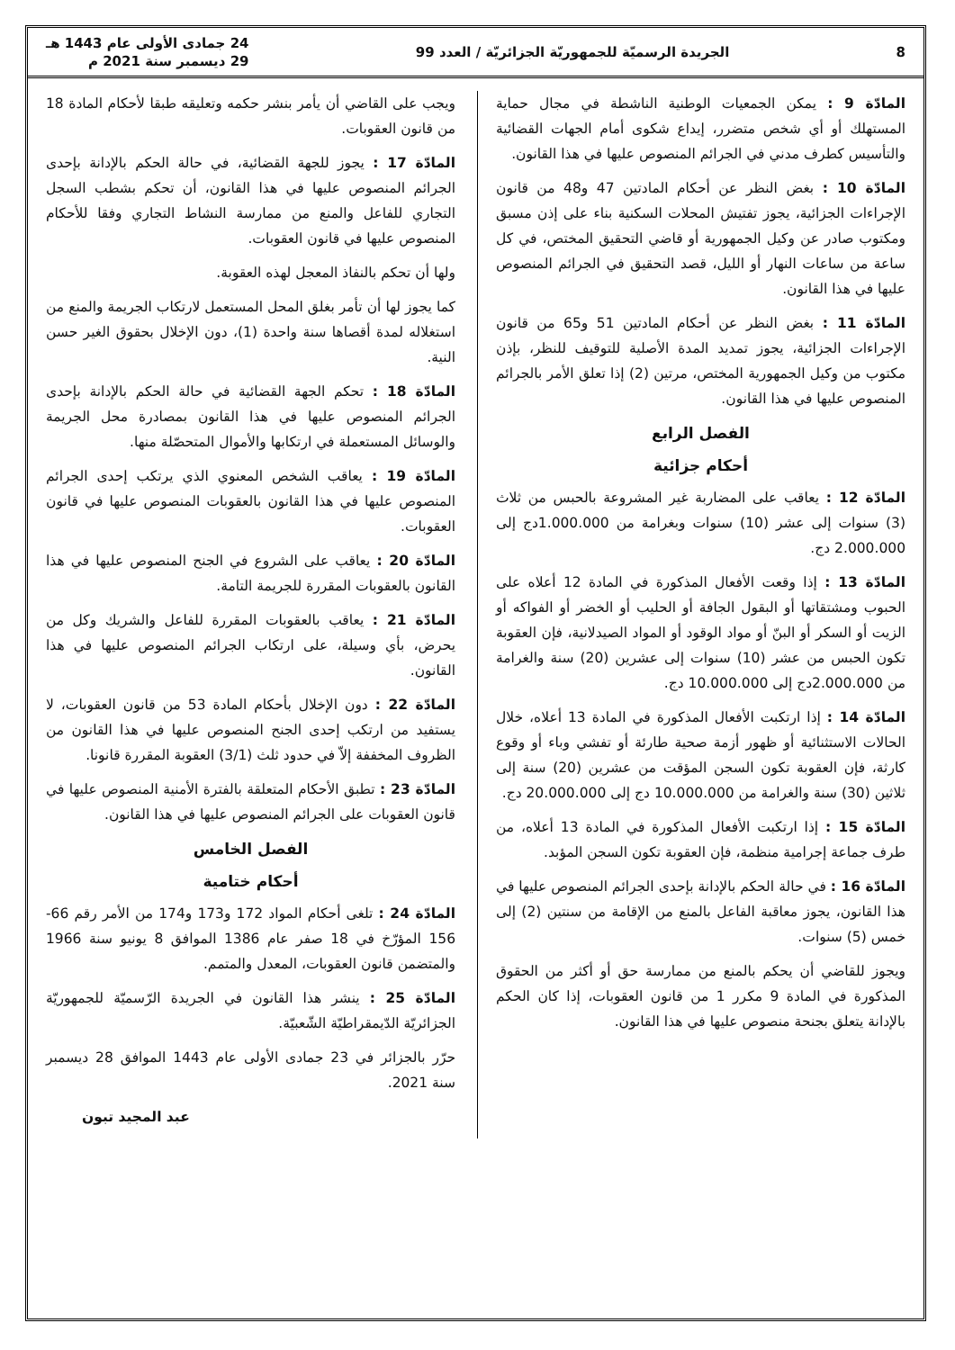8 الجريدة الرسميّة للجمهوريّة الجزائريّة / العدد 99 24 جمادى الأولى عام 1443 هـ
29 ديسمبر سنة 2021 م
المادّة 9 : يمكن الجمعيات الوطنية الناشطة في مجال حماية المستهلك أو أي شخص متضرر، إيداع شكوى أمام الجهات القضائية والتأسيس كطرف مدني في الجرائم المنصوص عليها في هذا القانون.
المادّة 10 : بغض النظر عن أحكام المادتين 47 و48 من قانون الإجراءات الجزائية، يجوز تفتيش المحلات السكنية بناء على إذن مسبق ومكتوب صادر عن وكيل الجمهورية أو قاضي التحقيق المختص، في كل ساعة من ساعات النهار أو الليل، قصد التحقيق في الجرائم المنصوص عليها في هذا القانون.
المادّة 11 : بغض النظر عن أحكام المادتين 51 و65 من قانون الإجراءات الجزائية، يجوز تمديد المدة الأصلية للتوقيف للنظر، بإذن مكتوب من وكيل الجمهورية المختص، مرتين (2) إذا تعلق الأمر بالجرائم المنصوص عليها في هذا القانون.
الفصل الرابع
أحكام جزائية
المادّة 12 : يعاقب على المضاربة غير المشروعة بالحبس من ثلاث (3) سنوات إلى عشر (10) سنوات وبغرامة من 1.000.000دج إلى 2.000.000 دج.
المادّة 13 : إذا وقعت الأفعال المذكورة في المادة 12 أعلاه على الحبوب ومشتقاتها أو البقول الجافة أو الحليب أو الخضر أو الفواكه أو الزيت أو السكر أو البنّ أو مواد الوقود أو المواد الصيدلانية، فإن العقوبة تكون الحبس من عشر (10) سنوات إلى عشرين (20) سنة والغرامة من 2.000.000دج إلى 10.000.000 دج.
المادّة 14 : إذا ارتكبت الأفعال المذكورة في المادة 13 أعلاه، خلال الحالات الاستثنائية أو ظهور أزمة صحية طارئة أو تفشي وباء أو وقوع كارثة، فإن العقوبة تكون السجن المؤقت من عشرين (20) سنة إلى ثلاثين (30) سنة والغرامة من 10.000.000 دج إلى 20.000.000 دج.
المادّة 15 : إذا ارتكبت الأفعال المذكورة في المادة 13 أعلاه، من طرف جماعة إجرامية منظمة، فإن العقوبة تكون السجن المؤبد.
المادّة 16 : في حالة الحكم بالإدانة بإحدى الجرائم المنصوص عليها في هذا القانون، يجوز معاقبة الفاعل بالمنع من الإقامة من سنتين (2) إلى خمس (5) سنوات.
ويجوز للقاضي أن يحكم بالمنع من ممارسة حق أو أكثر من الحقوق المذكورة في المادة 9 مكرر 1 من قانون العقوبات، إذا كان الحكم بالإدانة يتعلق بجنحة منصوص عليها في هذا القانون.
ويجب على القاضي أن يأمر بنشر حكمه وتعليقه طبقا لأحكام المادة 18 من قانون العقوبات.
المادّة 17 : يجوز للجهة القضائية، في حالة الحكم بالإدانة بإحدى الجرائم المنصوص عليها في هذا القانون، أن تحكم بشطب السجل التجاري للفاعل والمنع من ممارسة النشاط التجاري وفقا للأحكام المنصوص عليها في قانون العقوبات.
ولها أن تحكم بالنفاذ المعجل لهذه العقوبة.
كما يجوز لها أن تأمر بغلق المحل المستعمل لارتكاب الجريمة والمنع من استغلاله لمدة أقصاها سنة واحدة (1)، دون الإخلال بحقوق الغير حسن النية.
المادّة 18 : تحكم الجهة القضائية في حالة الحكم بالإدانة بإحدى الجرائم المنصوص عليها في هذا القانون بمصادرة محل الجريمة والوسائل المستعملة في ارتكابها والأموال المتحصّلة منها.
المادّة 19 : يعاقب الشخص المعنوي الذي يرتكب إحدى الجرائم المنصوص عليها في هذا القانون بالعقوبات المنصوص عليها في قانون العقوبات.
المادّة 20 : يعاقب على الشروع في الجنح المنصوص عليها في هذا القانون بالعقوبات المقررة للجريمة التامة.
المادّة 21 : يعاقب بالعقوبات المقررة للفاعل والشريك وكل من يحرض، بأي وسيلة، على ارتكاب الجرائم المنصوص عليها في هذا القانون.
المادّة 22 : دون الإخلال بأحكام المادة 53 من قانون العقوبات، لا يستفيد من ارتكب إحدى الجنح المنصوص عليها في هذا القانون من الظروف المخففة إلاّ في حدود ثلث (3/1) العقوبة المقررة قانونا.
المادّة 23 : تطبق الأحكام المتعلقة بالفترة الأمنية المنصوص عليها في قانون العقوبات على الجرائم المنصوص عليها في هذا القانون.
الفصل الخامس
أحكام ختامية
المادّة 24 : تلغى أحكام المواد 172 و173 و174 من الأمر رقم 66-156 المؤرّخ في 18 صفر عام 1386 الموافق 8 يونيو سنة 1966 والمتضمن قانون العقوبات، المعدل والمتمم.
المادّة 25 : ينشر هذا القانون في الجريدة الرّسميّة للجمهوريّة الجزائريّة الدّيمقراطيّة الشّعبيّة.
حرّر بالجزائر في 23 جمادى الأولى عام 1443 الموافق 28 ديسمبر سنة 2021.
عبد المجيد تبون